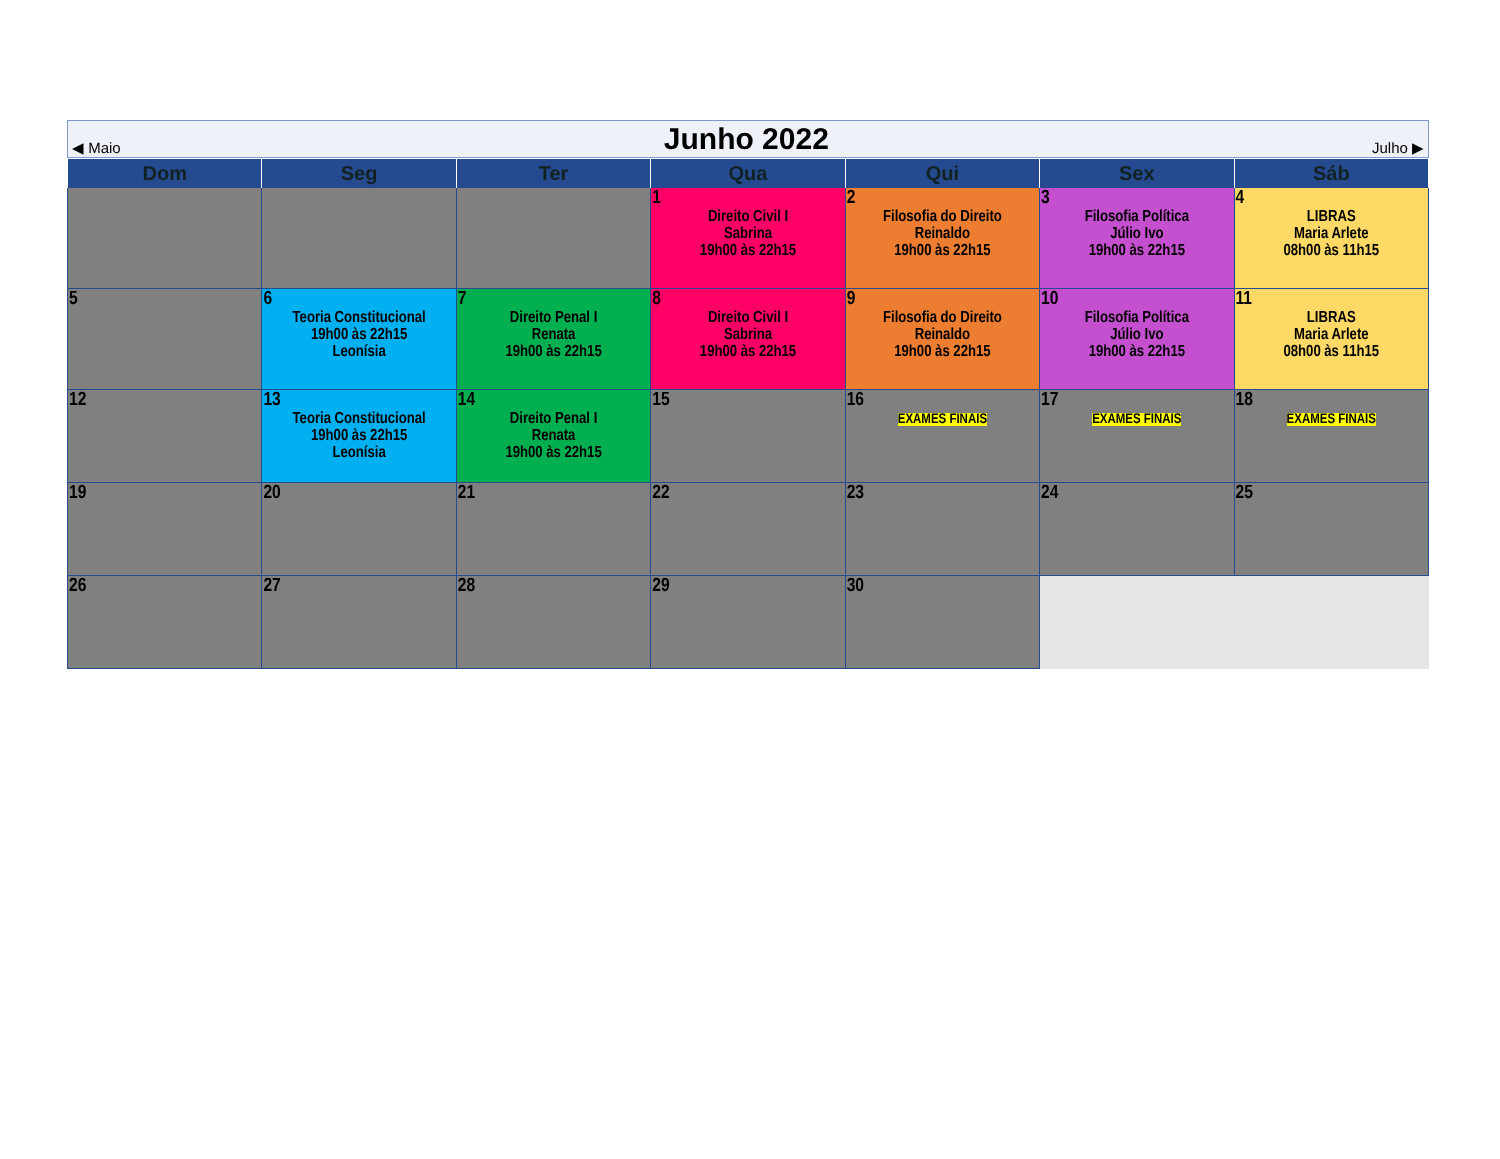◀ Maio Junho 2022 Julho ▶
| Dom | Seg | Ter | Qua | Qui | Sex | Sáb |
| --- | --- | --- | --- | --- | --- | --- |
| | | | 1 Direito Civil I Sabrina 19h00 às 22h15 | 2 Filosofia do Direito Reinaldo 19h00 às 22h15 | 3 Filosofia Política Júlio Ivo 19h00 às 22h15 | 4 LIBRAS Maria Arlete 08h00 às 11h15 |
| 5 | 6 Teoria Constitucional 19h00 às 22h15 Leonísia | 7 Direito Penal I Renata 19h00 às 22h15 | 8 Direito Civil I Sabrina 19h00 às 22h15 | 9 Filosofia do Direito Reinaldo 19h00 às 22h15 | 10 Filosofia Política Júlio Ivo 19h00 às 22h15 | 11 LIBRAS Maria Arlete 08h00 às 11h15 |
| 12 | 13 Teoria Constitucional 19h00 às 22h15 Leonísia | 14 Direito Penal I Renata 19h00 às 22h15 | 15 | 16 EXAMES FINAIS | 17 EXAMES FINAIS | 18 EXAMES FINAIS |
| 19 | 20 | 21 | 22 | 23 | 24 | 25 |
| 26 | 27 | 28 | 29 | 30 | | |